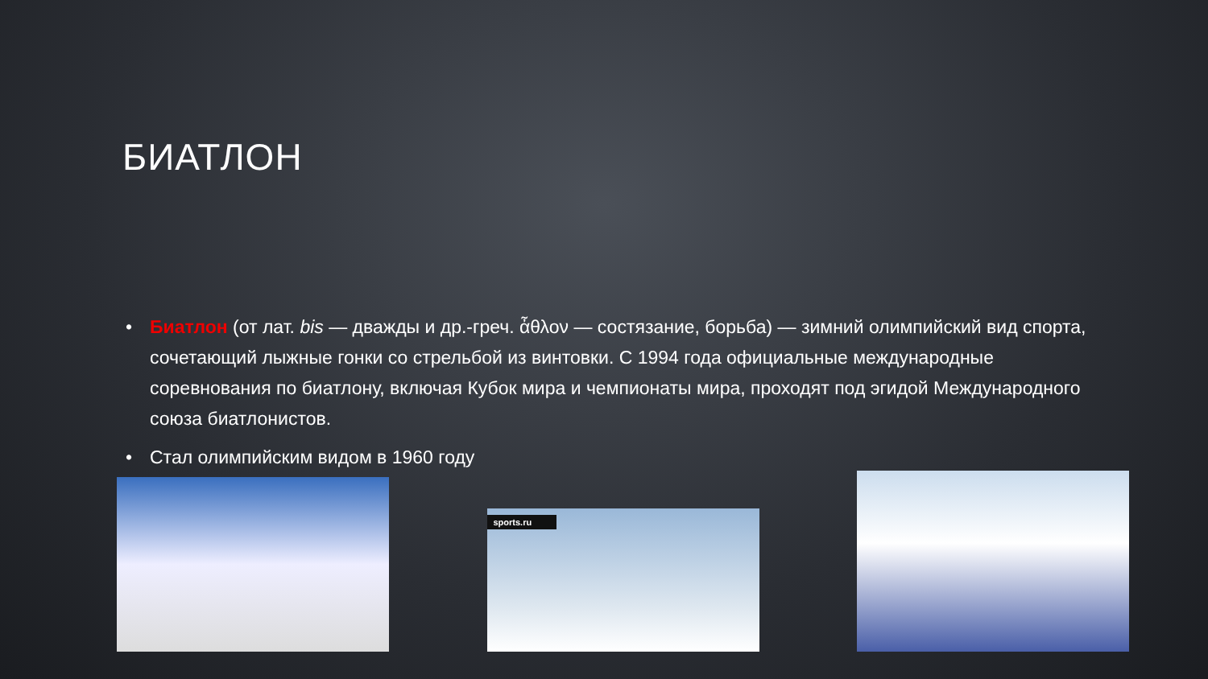БИАТЛОН
• Биатлон (от лат. bis — дважды и др.-греч. ἆθλον — состязание, борьба) — зимний олимпийский вид спорта, сочетающий лыжные гонки со стрельбой из винтовки. С 1994 года официальные международные соревнования по биатлону, включая Кубок мира и чемпионаты мира, проходят под эгидой Международного союза биатлонистов.
• Стал олимпийским видом в 1960 году
sports.ru